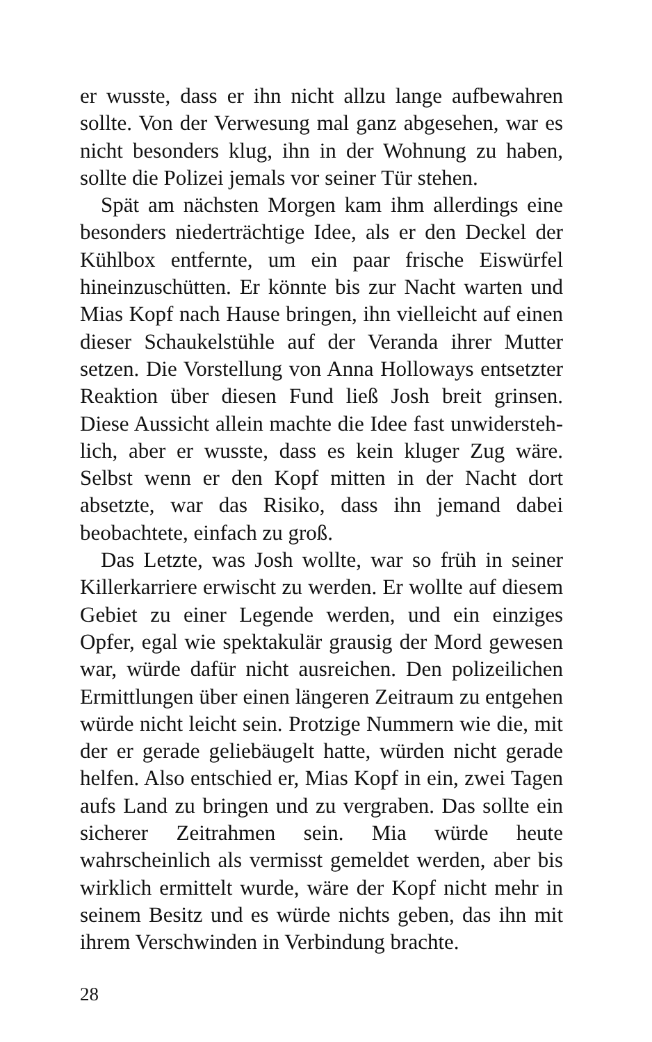er wusste, dass er ihn nicht allzu lange aufbewahren sollte. Von der Verwesung mal ganz abgesehen, war es nicht besonders klug, ihn in der Wohnung zu haben, sollte die Polizei jemals vor seiner Tür stehen.
Spät am nächsten Morgen kam ihm allerdings eine besonders niederträchtige Idee, als er den Deckel der Kühlbox entfernte, um ein paar frische Eiswürfel hineinzuschütten. Er könnte bis zur Nacht warten und Mias Kopf nach Hause bringen, ihn vielleicht auf einen dieser Schaukelstühle auf der Veranda ihrer Mutter setzen. Die Vorstellung von Anna Holloways entsetzter Reaktion über diesen Fund ließ Josh breit grinsen. Diese Aussicht allein machte die Idee fast unwidersteh­lich, aber er wusste, dass es kein kluger Zug wäre. Selbst wenn er den Kopf mitten in der Nacht dort absetzte, war das Risiko, dass ihn jemand dabei beobachtete, einfach zu groß.
Das Letzte, was Josh wollte, war so früh in seiner Killerkarriere erwischt zu werden. Er wollte auf diesem Gebiet zu einer Legende werden, und ein einziges Opfer, egal wie spektakulär grausig der Mord gewesen war, würde dafür nicht ausreichen. Den polizeilichen Ermittlungen über einen längeren Zeitraum zu ent­gehen würde nicht leicht sein. Protzige Nummern wie die, mit der er gerade geliebäugelt hatte, würden nicht gerade helfen. Also entschied er, Mias Kopf in ein, zwei Tagen aufs Land zu bringen und zu vergraben. Das sollte ein sicherer Zeitrahmen sein. Mia würde heute wahrscheinlich als vermisst gemeldet werden, aber bis wirklich ermittelt wurde, wäre der Kopf nicht mehr in seinem Besitz und es würde nichts geben, das ihn mit ihrem Verschwinden in Verbindung brachte.
28